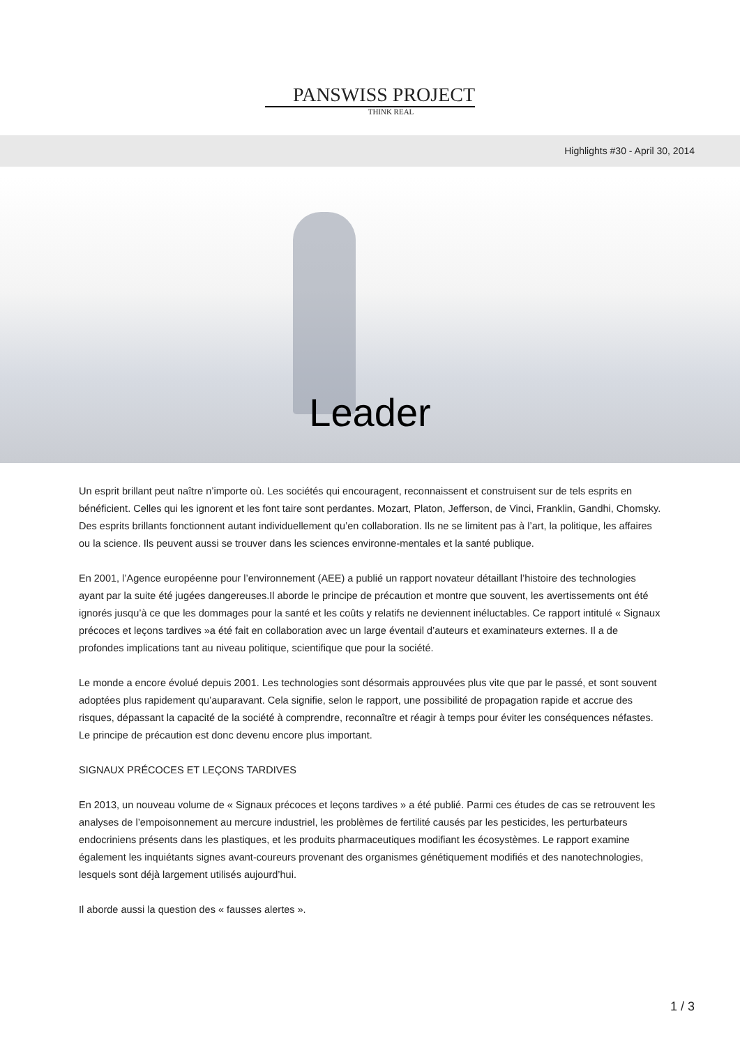PANSWISS PROJECT
THINK REAL
Highlights #30 - April 30, 2014
Leader
Un esprit brillant peut naître n’importe où. Les sociétés qui encouragent, reconnaissent et construisent sur de tels esprits en bénéficient. Celles qui les ignorent et les font taire sont perdantes. Mozart, Platon, Jefferson, de Vinci, Franklin, Gandhi, Chomsky. Des esprits brillants fonctionnent autant individuellement qu’en collaboration. Ils ne se limitent pas à l’art, la politique, les affaires ou la science. Ils peuvent aussi se trouver dans les sciences environne-mentales et la santé publique.
En 2001, l’Agence européenne pour l’environnement (AEE) a publié un rapport novateur détaillant l’histoire des technologies ayant par la suite été jugées dangereuses.Il aborde le principe de précaution et montre que souvent, les avertissements ont été ignorés jusqu’à ce que les dommages pour la santé et les coûts y relatifs ne deviennent inéluctables. Ce rapport intitulé « Signaux précoces et leçons tardives »a été fait en collaboration avec un large éventail d’auteurs et examinateurs externes. Il a de profondes implications tant au niveau politique, scientifique que pour la société.
Le monde a encore évolué depuis 2001. Les technologies sont désormais approuvées plus vite que par le passé, et sont souvent adoptées plus rapidement qu’auparavant. Cela signifie, selon le rapport, une possibilité de propagation rapide et accrue des risques, dépassant la capacité de la société à comprendre, reconnaître et réagir à temps pour éviter les conséquences néfastes. Le principe de précaution est donc devenu encore plus important.
SIGNAUX PRÉCOCES ET LEÇONS TARDIVES
En 2013, un nouveau volume de « Signaux précoces et leçons tardives » a été publié. Parmi ces études de cas se retrouvent les analyses de l’empoisonnement au mercure industriel, les problèmes de fertilité causés par les pesticides, les perturbateurs endocriniens présents dans les plastiques, et les produits pharmaceutiques modifiant les écosystèmes. Le rapport examine également les inquiétants signes avant-coureurs provenant des organismes génétiquement modifiés et des nanotechnologies, lesquels sont déjà largement utilisés aujourd’hui.
Il aborde aussi la question des « fausses alertes ».
1 / 3